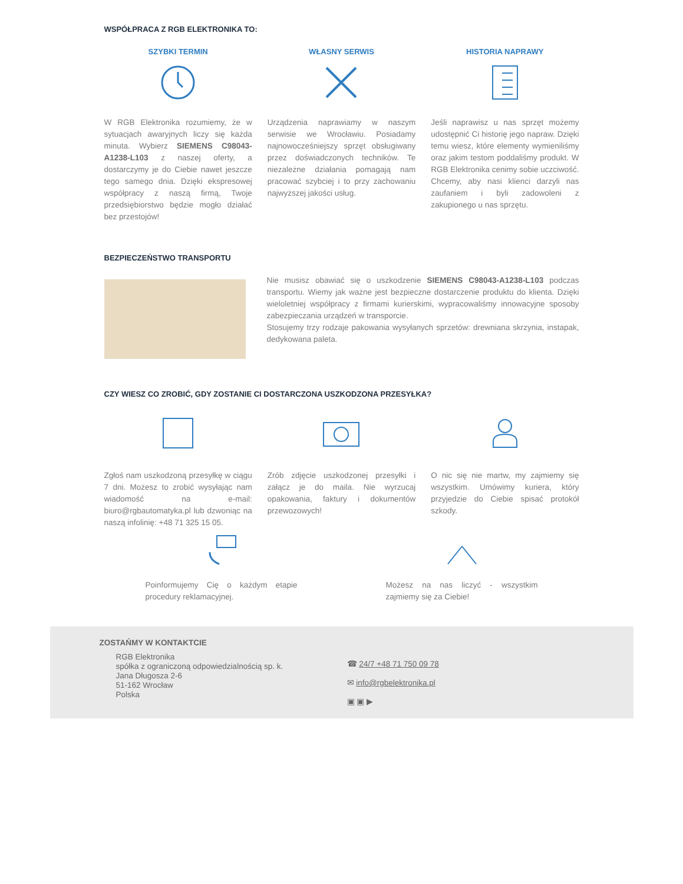WSPÓŁPRACA Z RGB ELEKTRONIKA TO:
SZYBKI TERMIN
W RGB Elektronika rozumiemy, że w sytuacjach awaryjnych liczy się każda minuta. Wybierz SIEMENS C98043-A1238-L103 z naszej oferty, a dostarczymy je do Ciebie nawet jeszcze tego samego dnia. Dzięki ekspresowej współpracy z naszą firmą, Twoje przedsiębiorstwo będzie mogło działać bez przestojów!
WŁASNY SERWIS
Urządzenia naprawiamy w naszym serwisie we Wrocławiu. Posiadamy najnowocześniejszy sprzęt obsługiwany przez doświadczonych techników. Te niezależne działania pomagają nam pracować szybciej i to przy zachowaniu najwyższej jakości usług.
HISTORIA NAPRAWY
Jeśli naprawisz u nas sprzęt możemy udostępnić Ci historię jego napraw. Dzięki temu wiesz, które elementy wymieniliśmy oraz jakim testom poddaliśmy produkt. W RGB Elektronika cenimy sobie uczciwość. Chcemy, aby nasi klienci darzyli nas zaufaniem i byli zadowoleni z zakupionego u nas sprzętu.
BEZPIECZEŃSTWO TRANSPORTU
Nie musisz obawiać się o uszkodzenie SIEMENS C98043-A1238-L103 podczas transportu. Wiemy jak ważne jest bezpieczne dostarczenie produktu do klienta. Dzięki wieloletniej współpracy z firmami kurierskimi, wypracowaliśmy innowacyjne sposoby zabezpieczania urządzeń w transporcie.
Stosujemy trzy rodzaje pakowania wysyłanych sprzetów: drewniana skrzynia, instapak, dedykowana paleta.
CZY WIESZ CO ZROBIĆ, GDY ZOSTANIE CI DOSTARCZONA USZKODZONA PRZESYŁKA?
Zgłoś nam uszkodzoną przesyłkę w ciągu 7 dni. Możesz to zrobić wysyłając nam wiadomość na e-mail: biuro@rgbautomatyka.pl lub dzwoniąc na naszą infolinię: +48 71 325 15 05.
Zrób zdjęcie uszkodzonej przesyłki i załącz je do maila. Nie wyrzucaj opakowania, faktury i dokumentów przewozowych!
O nic się nie martw, my zajmiemy się wszystkim. Umówimy kuriera, który przyjedzie do Ciebie spisać protokół szkody.
Poinformujemy Cię o każdym etapie procedury reklamacyjnej.
Możesz na nas liczyć - wszystkim zajmiemy się za Ciebie!
ZOSTAŃMY W KONTAKTCIE
RGB Elektronika
spółka z ograniczoną odpowiedzialnością sp. k.
Jana Długosza 2-6
51-162 Wrocław
Polska
☎ 24/7 +48 71 750 09 78
✉ info@rgbelektronika.pl
▣ ▣ ▶